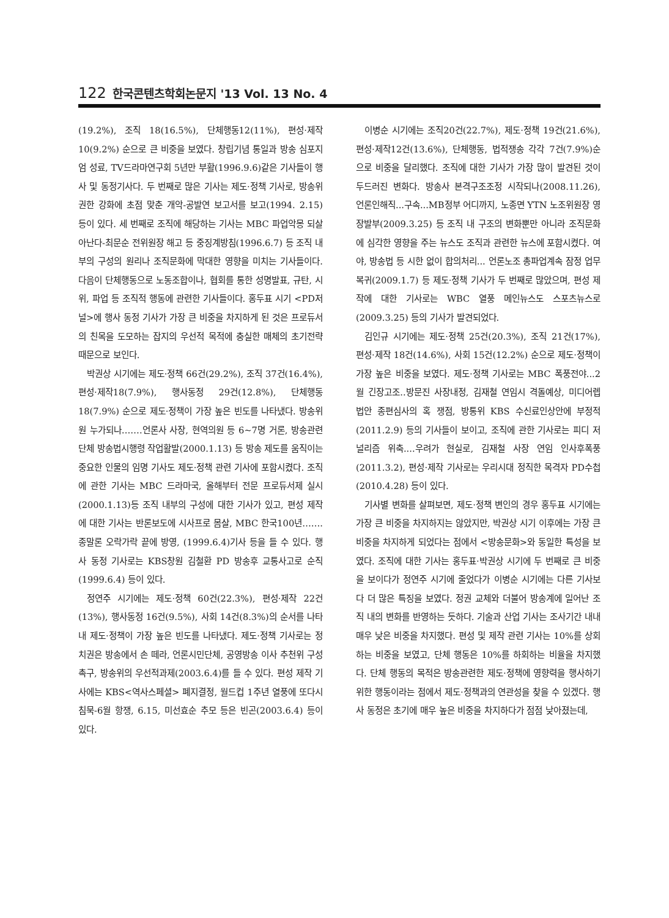122 한국콘텐츠학회논문지 '13 Vol. 13 No. 4
(19.2%), 조직 18(16.5%), 단체행동12(11%), 편성·제작 10(9.2%) 순으로 큰 비중을 보였다. 창립기념 통일과 방송 심포지엄 성료, TV드라마연구회 5년만 부활(1996.9.6)같은 기사들이 행사 및 동정기사다. 두 번째로 많은 기사는 제도·정책 기사로, 방송위 권한 강화에 초점 맞춘 개악-공발연 보고서를 보고(1994. 2.15) 등이 있다. 세 번째로 조직에 해당하는 기사는 MBC 파업악몽 되살아난다-최문순 전위원장 해고 등 중징계방침(1996.6.7) 등 조직 내부의 구성의 원리나 조직문화에 막대한 영향을 미치는 기사들이다. 다음이 단체행동으로 노동조합이나, 협회를 통한 성명발표, 규탄, 시위, 파업 등 조직적 행동에 관련한 기사들이다. 홍두표 시기 <PD저널>에 행사 동정 기사가 가장 큰 비중을 차지하게 된 것은 프로듀서의 친목을 도모하는 잡지의 우선적 목적에 충실한 매체의 초기전략 때문으로 보인다.
박권상 시기에는 제도·정책 66건(29.2%), 조직 37건(16.4%), 편성·제작18(7.9%), 행사동정 29건(12.8%), 단체행동18(7.9%) 순으로 제도·정책이 가장 높은 빈도를 나타냈다. 방송위원 누가되나…….언론사 사장, 현역의원 등 6~7명 거론, 방송관련단체 방송법시행령 작업활발(2000.1.13) 등 방송 제도를 움직이는 중요한 인물의 임명 기사도 제도·정책 관련 기사에 포함시켰다. 조직에 관한 기사는 MBC 드라마국, 올해부터 전문 프로듀서제 실시(2000.1.13)등 조직 내부의 구성에 대한 기사가 있고, 편성 제작에 대한 기사는 반론보도에 시사프로 몸살, MBC 한국100년…….종말론 오락가락 끝에 방영, (1999.6.4)기사 등을 들 수 있다. 행사 동정 기사로는 KBS창원 김철환 PD 방송후 교통사고로 순직(1999.6.4) 등이 있다.
정연주 시기에는 제도·정책 60건(22.3%), 편성·제작 22건(13%), 행사동정 16건(9.5%), 사회 14건(8.3%)의 순서를 나타내 제도·정책이 가장 높은 빈도를 나타냈다. 제도·정책 기사로는 정치권은 방송에서 손 떼라, 언론시민단체, 공영방송 이사 추천위 구성촉구, 방송위의 우선적과제(2003.6.4)를 들 수 있다. 편성 제작 기사에는 KBS<역사스페셜> 폐지결정, 월드컵 1주년 열풍에 또다시 침묵-6월 항쟁, 6.15, 미선효순 추모 등은 빈곤(2003.6.4) 등이 있다.
이병순 시기에는 조직20건(22.7%), 제도·정책 19건(21.6%), 편성·제작12건(13.6%), 단체행동, 법적쟁송 각각 7건(7.9%)순으로 비중을 달리했다. 조직에 대한 기사가 가장 많이 발견된 것이 두드러진 변화다. 방송사 본격구조조정 시작되나(2008.11.26), 언론인해직...구속...MB정부 어디까지, 노종면 YTN 노조위원장 영장발부(2009.3.25) 등 조직 내 구조의 변화뿐만 아니라 조직문화에 심각한 영향을 주는 뉴스도 조직과 관련한 뉴스에 포함시켰다. 여야, 방송법 등 시한 없이 합의처리... 언론노조 총파업계속 잠정 업무복귀(2009.1.7) 등 제도·정책 기사가 두 번째로 많았으며, 편성 제작에 대한 기사로는 WBC 열풍 메인뉴스도 스포츠뉴스로(2009.3.25) 등의 기사가 발견되었다.
김인규 시기에는 제도·정책 25건(20.3%), 조직 21건(17%), 편성·제작 18건(14.6%), 사회 15건(12.2%) 순으로 제도·정책이 가장 높은 비중을 보였다. 제도·정책 기사로는 MBC 폭풍전야...2월 긴장고조..방문진 사장내정, 김재철 연임시 격돌예상, 미디어렙 법안 종편심사의 혹 쟁점, 방통위 KBS 수신료인상안에 부정적(2011.2.9) 등의 기사들이 보이고, 조직에 관한 기사로는 피디 저널리즘 위축....우려가 현실로, 김재철 사장 연임 인사후폭풍(2011.3.2), 편성·제작 기사로는 우리시대 정직한 목격자 PD수첩(2010.4.28) 등이 있다.
기사별 변화를 살펴보면, 제도·정책 변인의 경우 홍두표 시기에는 가장 큰 비중을 차지하지는 않았지만, 박권상 시기 이후에는 가장 큰 비중을 차지하게 되었다는 점에서 <방송문화>와 동일한 특성을 보였다. 조직에 대한 기사는 홍두표·박권상 시기에 두 번째로 큰 비중을 보이다가 정연주 시기에 줄었다가 이병순 시기에는 다른 기사보다 더 많은 특징을 보였다. 정권 교체와 더불어 방송계에 일어난 조직 내의 변화를 반영하는 듯하다. 기술과 산업 기사는 조사기간 내내 매우 낮은 비중을 차지했다. 편성 및 제작 관련 기사는 10%를 상회하는 비중을 보였고, 단체 행동은 10%를 하회하는 비율을 차지했다. 단체 행동의 목적은 방송관련한 제도·정책에 영향력을 행사하기 위한 행동이라는 점에서 제도·정책과의 연관성을 찾을 수 있겠다. 행사 동정은 초기에 매우 높은 비중을 차지하다가 점점 낮아졌는데,